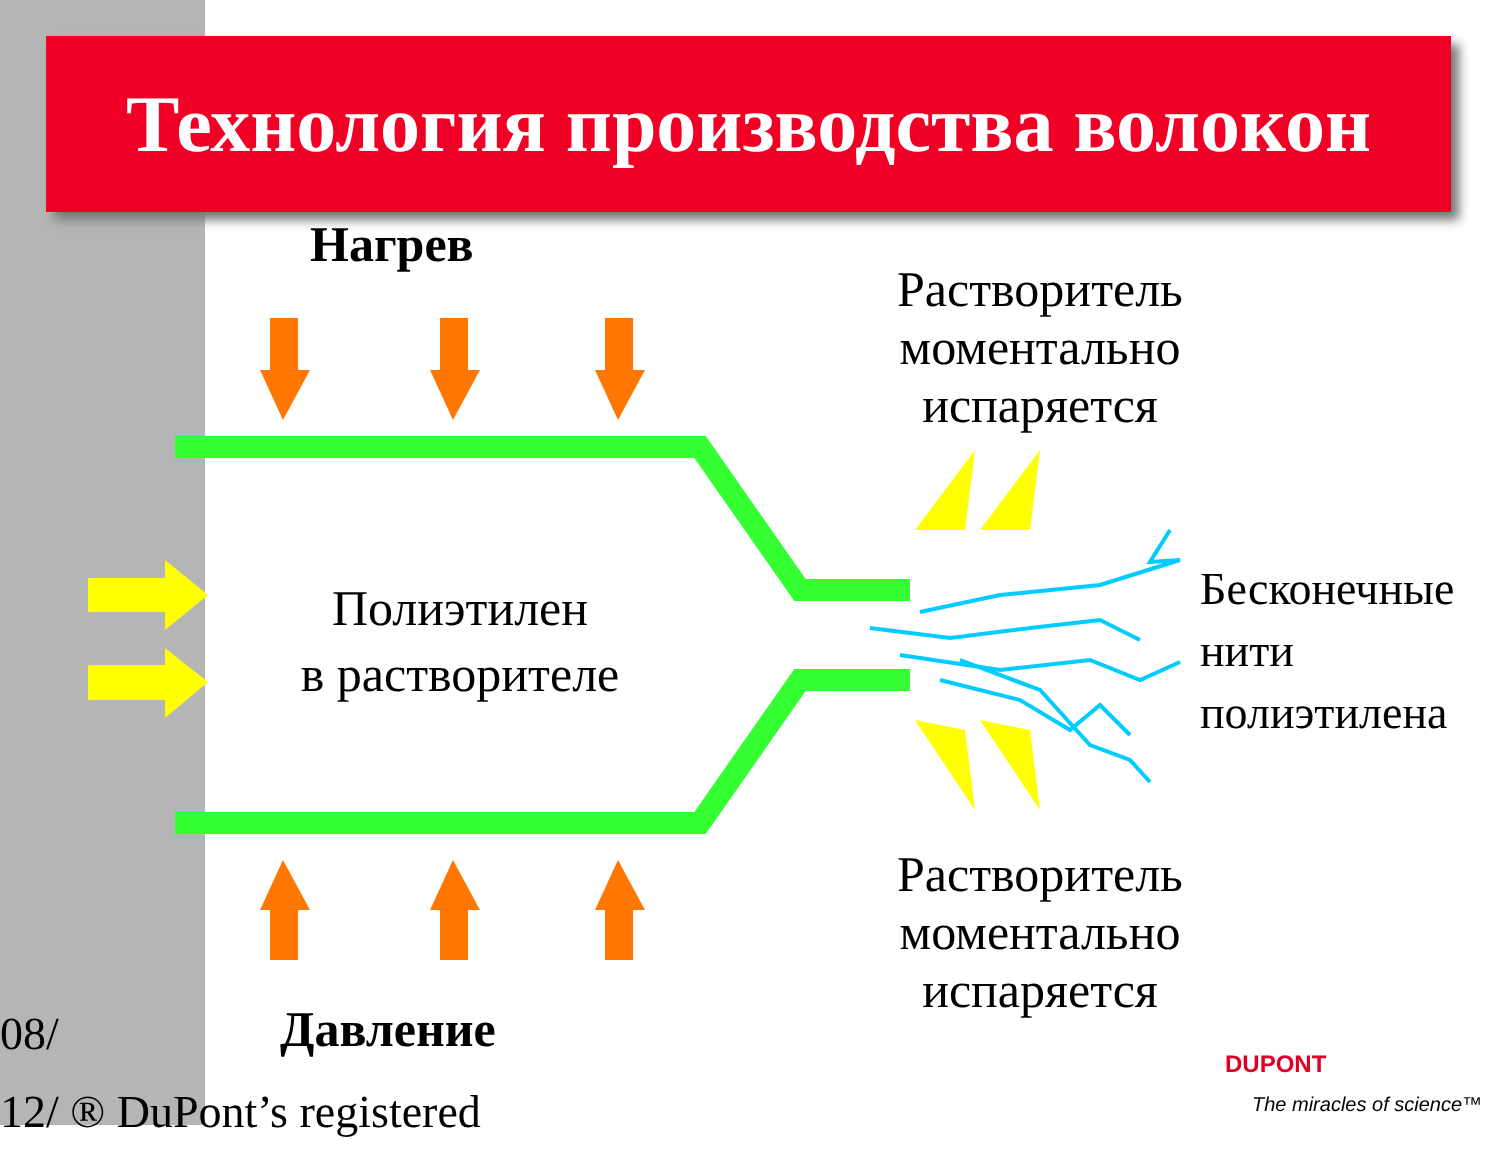Технология производства волокон
Нагрев
Давление
Полиэтилен
в растворителе
Растворитель
моментально
испаряется
Растворитель
моментально
испаряется
Бесконечные
нити
полиэтилена
08/
12/ ® DuPont’s registered
DUPONT
The miracles of science™